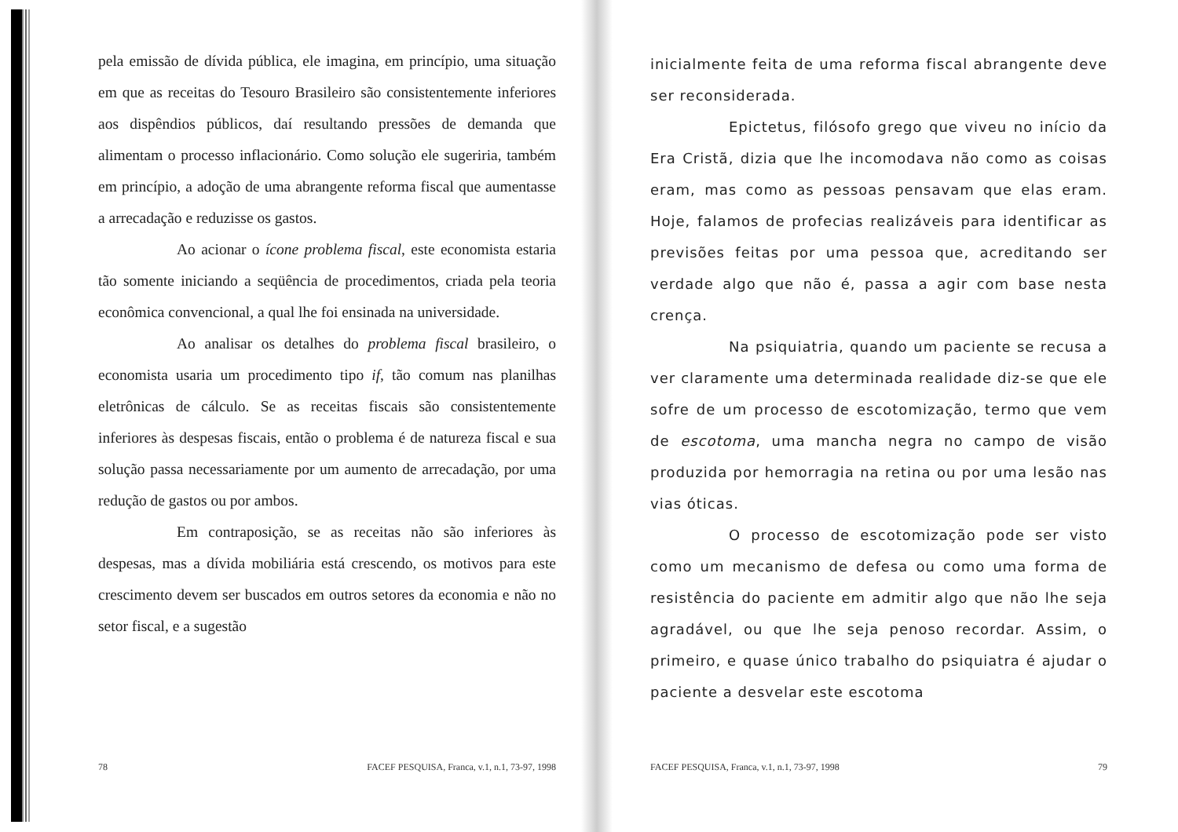pela emissão de dívida pública, ele imagina, em princípio, uma situação em que as receitas do Tesouro Brasileiro são consistentemente inferiores aos dispêndios públicos, daí resultando pressões de demanda que alimentam o processo inflacionário. Como solução ele sugeriria, também em princípio, a adoção de uma abrangente reforma fiscal que aumentasse a arrecadação e reduzisse os gastos.
Ao acionar o ícone problema fiscal, este economista estaria tão somente iniciando a seqüência de procedimentos, criada pela teoria econômica convencional, a qual lhe foi ensinada na universidade.
Ao analisar os detalhes do problema fiscal brasileiro, o economista usaria um procedimento tipo if, tão comum nas planilhas eletrônicas de cálculo. Se as receitas fiscais são consistentemente inferiores às despesas fiscais, então o problema é de natureza fiscal e sua solução passa necessariamente por um aumento de arrecadação, por uma redução de gastos ou por ambos.
Em contraposição, se as receitas não são inferiores às despesas, mas a dívida mobiliária está crescendo, os motivos para este crescimento devem ser buscados em outros setores da economia e não no setor fiscal, e a sugestão
78 FACEF PESQUISA, Franca, v.1, n.1, 73-97, 1998
inicialmente feita de uma reforma fiscal abrangente deve ser reconsiderada.
Epictetus, filósofo grego que viveu no início da Era Cristã, dizia que lhe incomodava não como as coisas eram, mas como as pessoas pensavam que elas eram. Hoje, falamos de profecias realizáveis para identificar as previsões feitas por uma pessoa que, acreditando ser verdade algo que não é, passa a agir com base nesta crença.
Na psiquiatria, quando um paciente se recusa a ver claramente uma determinada realidade diz-se que ele sofre de um processo de escotomização, termo que vem de escotoma, uma mancha negra no campo de visão produzida por hemorragia na retina ou por uma lesão nas vias óticas.
O processo de escotomização pode ser visto como um mecanismo de defesa ou como uma forma de resistência do paciente em admitir algo que não lhe seja agradável, ou que lhe seja penoso recordar. Assim, o primeiro, e quase único trabalho do psiquiatra é ajudar o paciente a desvelar este escotoma
FACEF PESQUISA, Franca, v.1, n.1, 73-97, 1998 79